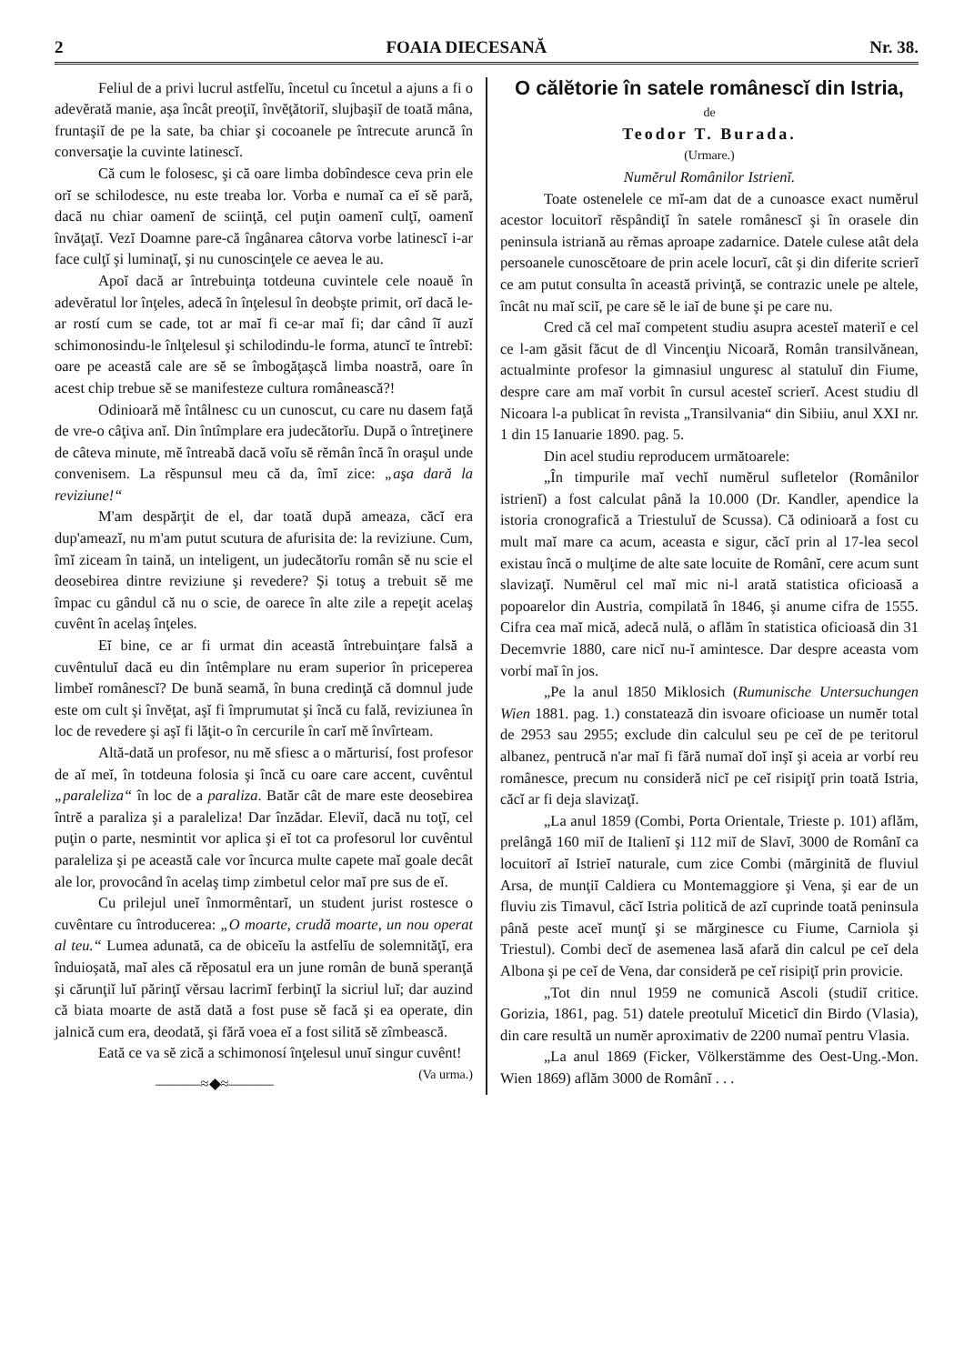2 FOAIA DIECESANĂ Nr. 38.
Feliul de a privi lucrul astfelĭu, încetul cu încetul a ajuns a fi o adevĕrată manie, aşa încât preoţiĭ, învĕţătoriĭ, slujbaşiĭ de toată mâna, fruntaşiĭ de pe la sate, ba chiar şi cocoanele pe întrecute aruncă în conversaţie la cuvinte latinescĭ.
Că cum le folosesc, şi că oare limba dobîndesce ceva prin ele orĭ se schilodesce, nu este treaba lor. Vorba e numaĭ ca eĭ sĕ pară, dacă nu chiar oamenĭ de sciinţă, cel puţin oamenĭ culţĭ, oamenĭ învăţaţĭ. Vezĭ Doamne pare-că îngânarea câtorva vorbe latinescĭ i-ar face culţĭ şi luminaţĭ, şi nu cunoscinţele ce aevea le au.
Apoĭ dacă ar întrebuinţa totdeuna cuvintele cele noauĕ în adevĕratul lor înţeles, adecă în înţelesul în deobşte primit, orĭ dacă le-ar rostí cum se cade, tot ar maĭ fi ce-ar maĭ fi; dar când îĭ auzĭ schimonosindu-le înlţelesul şi schilodindu-le forma, atuncĭ te întrebĭ: oare pe această cale are sĕ se îmbogăţaşcă limba noastră, oare în acest chip trebue sĕ se manifesteze cultura românească?!
Odinioară mĕ întâlnesc cu un cunoscut, cu care nu dasem faţă de vre-o câţiva anĭ. Din întîmplare era judecătorĭu. După o întreţinere de câteva minute, mĕ întreabă dacă voĭu sĕ rĕmân încă în oraşul unde convenisem. La rĕspunsul meu că da, îmĭ zice: „aşa dară la reviziune!“
M'am despărţit de el, dar toată după ameaza, căcĭ era dup'ameazĭ, nu m'am putut scutura de afurisita de: la reviziune. Cum, îmĭ ziceam în taină, un inteligent, un judecătorĭu român sĕ nu scie el deosebirea dintre reviziune şi revedere? Şi totuş a trebuit sĕ me împac cu gândul că nu o scie, de oarece în alte zile a repeţit acelaş cuvênt în acelaş înţeles.
Eĭ bine, ce ar fi urmat din această întrebuinţare falsă a cuvêntuluĭ dacă eu din întêmplare nu eram superior în priceperea limbeĭ românescĭ? De bună seamă, în buna credinţă că domnul jude este om cult şi învĕţat, aşĭ fi împrumutat şi încă cu fală, reviziunea în loc de revedere şi aşĭ fi lăţit-o în cercurile în carĭ mĕ învîrteam.
Altă-dată un profesor, nu mĕ sfiesc a o mărturisí, fost profesor de aĭ meĭ, în totdeuna folosia şi încă cu oare care accent, cuvêntul „paraleliza“ în loc de a paraliza. Batăr cât de mare este deosebirea întrĕ a paraliza şi a paraleliza! Dar înzădar. Eleviĭ, dacă nu toţĭ, cel puţin o parte, nesmintit vor aplica şi eĭ tot ca profesorul lor cuvêntul paraleliza şi pe această cale vor încurca multe capete maĭ goale decât ale lor, provocând în acelaş timp zimbetul celor maĭ pre sus de eĭ.
Cu prilejul uneĭ înmormêntarĭ, un student jurist rostesce o cuvêntare cu întroducerea: „O moarte, crudă moarte, un nou operat al teu.“ Lumea adunată, ca de obiceĭu la astfelĭu de solemnităţĭ, era înduioşată, maĭ ales că rĕposatul era un june român de bună speranţă şi cărunţiĭ luĭ părinţĭ vĕrsau lacrimĭ ferbinţĭ la sicriul luĭ; dar auzind că biata moarte de astă dată a fost puse sĕ facă şi ea operate, din jalnică cum era, deodată, şi fără voea eĭ a fost silită sĕ zîmbească.
Eată ce va sĕ zică a schimonosí înţelesul unuĭ singur cuvênt! (Va urma.)
———≈◆≈———
O călĕtorie în satele românescĭ din Istria,
de
Teodor T. Burada.
(Urmare.)
Numĕrul Românilor Istrienĭ.
Toate ostenelele ce mĭ-am dat de a cunoasce exact numĕrul acestor locuitorĭ rĕspândiţĭ în satele românescĭ şi în orasele din peninsula istriană au rĕmas aproape zadarnice. Datele culese atât dela persoanele cunoscĕtoare de prin acele locurĭ, cât şi din diferite scrierĭ ce am putut consulta în această privinţă, se contrazic unele pe altele, încât nu maĭ sciĭ, pe care sĕ le iaĭ de bune şi pe care nu.
Cred că cel maĭ competent studiu asupra acesteĭ materiĭ e cel ce l-am găsit făcut de dl Vincenţiu Nicoară, Român transilvănean, actualminte profesor la gimnasiul unguresc al statuluĭ din Fiume, despre care am maĭ vorbit în cursul acesteĭ scrierĭ. Acest studiu dl Nicoara l-a publicat în revista „Transilvania“ din Sibiiu, anul XXI nr. 1 din 15 Ianuarie 1890. pag. 5.
Din acel studiu reproducem următoarele:
„În timpurile maĭ vechĭ numĕrul sufletelor (Românilor istrienĭ) a fost calculat până la 10.000 (Dr. Kandler, apendice la istoria cronografică a Triestuluĭ de Scussa). Că odinioară a fost cu mult maĭ mare ca acum, aceasta e sigur, căcĭ prin al 17-lea secol existau încă o mulţime de alte sate locuite de Românĭ, cere acum sunt slavizaţĭ. Numĕrul cel maĭ mic ni-l arată statistica oficioasă a popoarelor din Austria, compilată în 1846, şi anume cifra de 1555. Cifra cea maĭ mică, adecă nulă, o aflăm în statistica oficioasă din 31 Decemvrie 1880, care nicĭ nu-ĭ amintesce. Dar despre aceasta vom vorbí maĭ în jos.
„Pe la anul 1850 Miklosich (Rumunische Untersuchungen Wien 1881. pag. 1.) constatează din isvoare oficioase un numĕr total de 2953 sau 2955; exclude din calculul seu pe ceĭ de pe teritorul albanez, pentrucă n'ar maĭ fi fără numaĭ doĭ inşĭ şi aceia ar vorbí reu românesce, precum nu consideră nicĭ pe ceĭ risipiţĭ prin toată Istria, căcĭ ar fi deja slavizaţĭ.
„La anul 1859 (Combi, Porta Orientale, Trieste p. 101) aflăm, prelângă 160 miĭ de Italienĭ şi 112 miĭ de Slavĭ, 3000 de Românĭ ca locuitorĭ aĭ Istrieĭ naturale, cum zice Combi (mărginită de fluviul Arsa, de munţiĭ Caldiera cu Montemaggiore şi Vena, şi ear de un fluviu zis Timavul, căcĭ Istria politică de azĭ cuprinde toată peninsula până peste aceĭ munţĭ şi se mărginesce cu Fiume, Carniola şi Triestul). Combi decĭ de asemenea lasă afară din calcul pe ceĭ dela Albona şi pe ceĭ de Vena, dar consideră pe ceĭ risipiţĭ prin provicie.
„Tot din nnul 1959 ne comunică Ascoli (studiĭ critice. Gorizia, 1861, pag. 51) datele preotuluĭ Miceticĭ din Birdo (Vlasia), din care resultă un numĕr aproximativ de 2200 numaĭ pentru Vlasia.
„La anul 1869 (Ficker, Völkerstämme des Oest-Ung.-Mon. Wien 1869) aflăm 3000 de Românĭ . . .